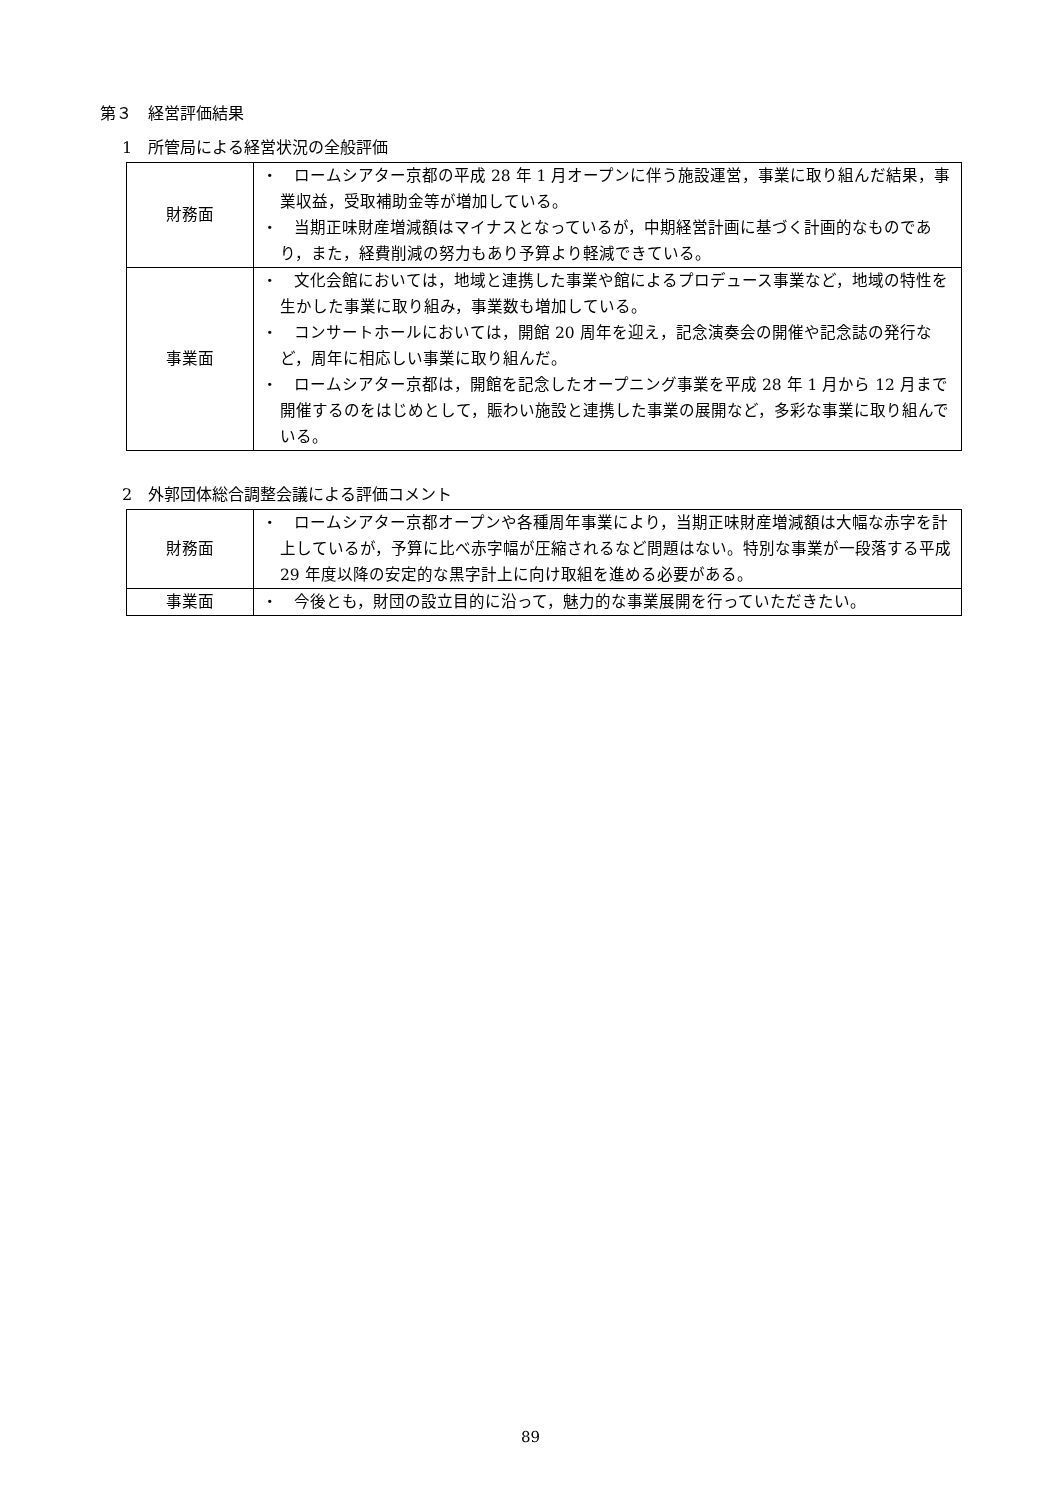第３　経営評価結果
1　所管局による経営状況の全般評価
| 財務面 | ・ ロームシアター京都の平成 28 年 1 月オープンに伴う施設運営，事業に取り組んだ結果，事業収益，受取補助金等が増加している。 ・ 当期正味財産増減額はマイナスとなっているが，中期経営計画に基づく計画的なものであり，また，経費削減の努力もあり予算より軽減できている。 |
| 事業面 | ・ 文化会館においては，地域と連携した事業や館によるプロデュース事業など，地域の特性を生かした事業に取り組み，事業数も増加している。 ・ コンサートホールにおいては，開館 20 周年を迎え，記念演奏会の開催や記念誌の発行など，周年に相応しい事業に取り組んだ。 ・ ロームシアター京都は，開館を記念したオープニング事業を平成 28 年 1 月から 12 月まで開催するのをはじめとして，賑わい施設と連携した事業の展開など，多彩な事業に取り組んでいる。 |
2　外郭団体総合調整会議による評価コメント
| 財務面 | ・ ロームシアター京都オープンや各種周年事業により，当期正味財産増減額は大幅な赤字を計上しているが，予算に比べ赤字幅が圧縮されるなど問題はない。特別な事業が一段落する平成 29 年度以降の安定的な黒字計上に向け取組を進める必要がある。 |
| 事業面 | ・ 今後とも，財団の設立目的に沿って，魅力的な事業展開を行っていただきたい。 |
89